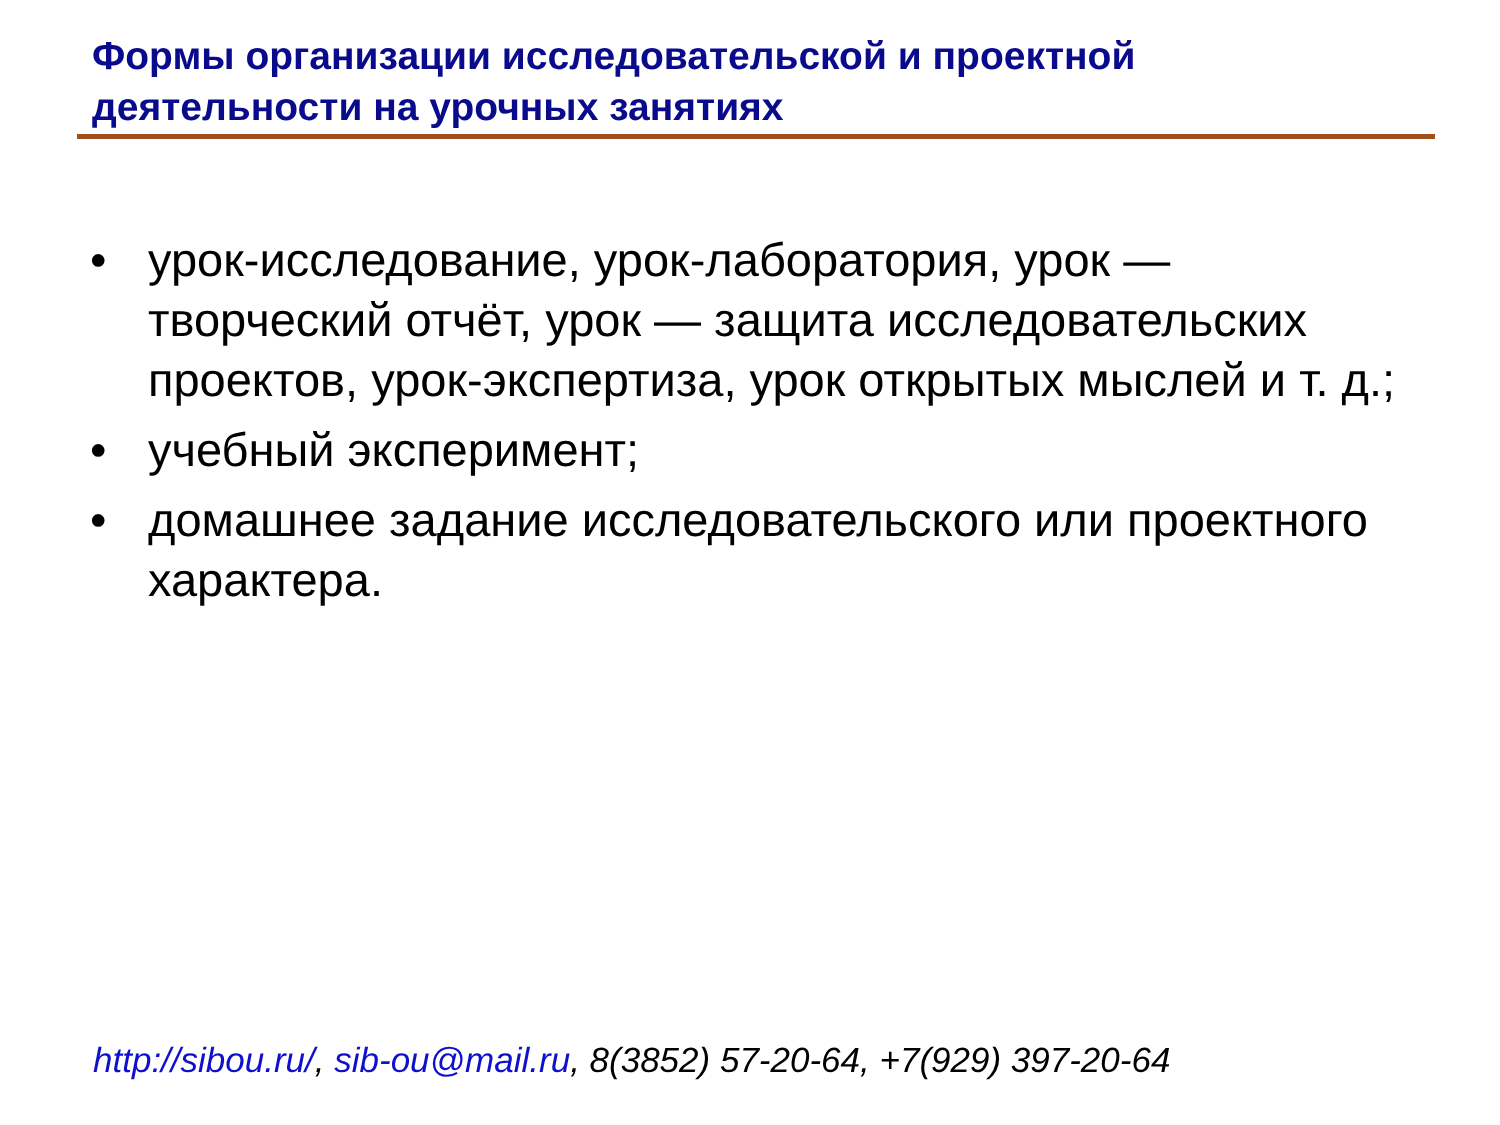Формы организации исследовательской и проектной деятельности на урочных занятиях
• урок-исследование, урок-лаборатория, урок — творческий отчёт, урок — защита исследовательских проектов, урок-экспертиза, урок открытых мыслей и т. д.;
• учебный эксперимент;
• домашнее задание исследовательского или проектного характера.
http://sibou.ru/, sib-ou@mail.ru, 8(3852) 57-20-64, +7(929) 397-20-64